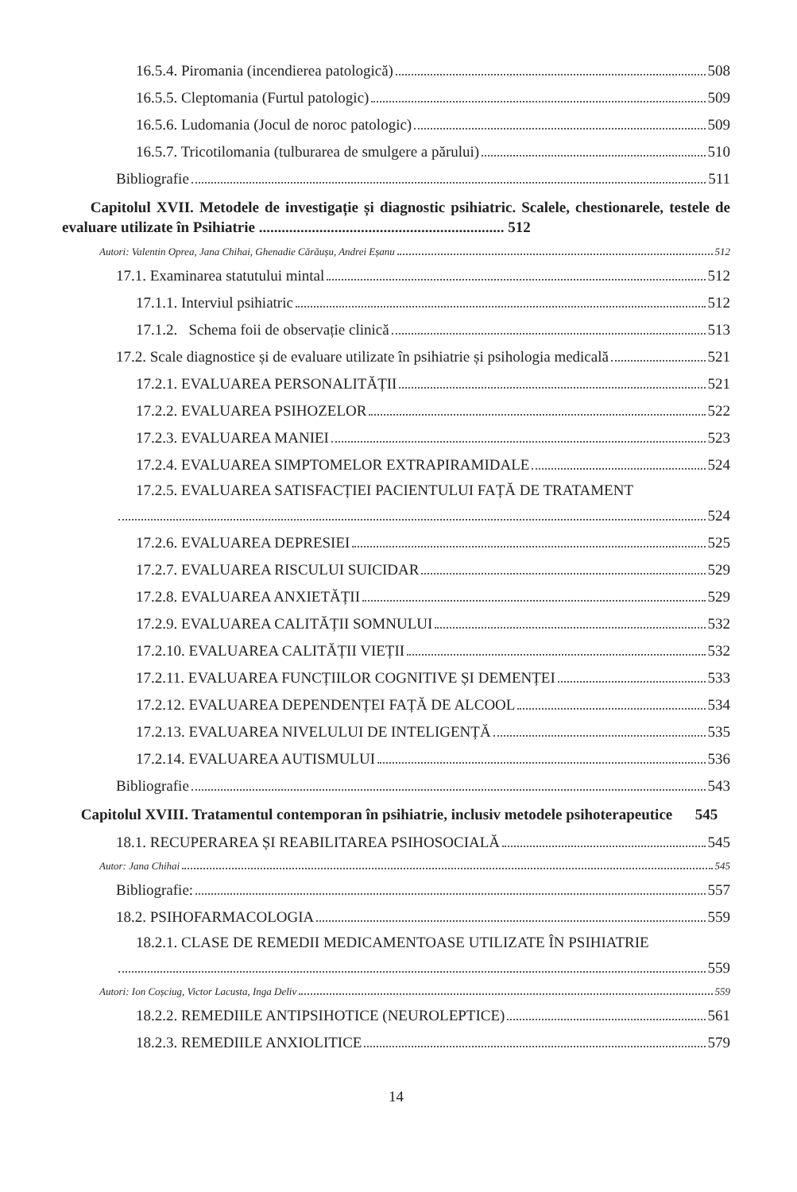16.5.4. Piromania (incendierea patologică) 508
16.5.5. Cleptomania (Furtul patologic) 509
16.5.6. Ludomania (Jocul de noroc patologic) 509
16.5.7. Tricotilomania (tulburarea de smulgere a părului) 510
Bibliografie 511
Capitolul XVII. Metodele de investigație și diagnostic psihiatric. Scalele, chestionarele, testele de evaluare utilizate în Psihiatrie ................................................................. 512
Autori: Valentin Oprea, Jana Chihai, Ghenadie Cărăușu, Andrei Eșanu 512
17.1. Examinarea statutului mintal 512
17.1.1. Interviul psihiatric 512
17.1.2. Schema foii de observație clinică 513
17.2. Scale diagnostice și de evaluare utilizate în psihiatrie și psihologia medicală 521
17.2.1. EVALUAREA PERSONALITĂȚII 521
17.2.2. EVALUAREA PSIHOZELOR 522
17.2.3. EVALUAREA MANIEI 523
17.2.4. EVALUAREA SIMPTOMELOR EXTRAPIRAMIDALE 524
17.2.5. EVALUAREA SATISFACȚIEI PACIENTULUI FAȚĂ DE TRATAMENT
524
17.2.6. EVALUAREA DEPRESIEI 525
17.2.7. EVALUAREA RISCULUI SUICIDAR 529
17.2.8. EVALUAREA ANXIETĂȚII 529
17.2.9. EVALUAREA CALITĂȚII SOMNULUI 532
17.2.10. EVALUAREA CALITĂȚII VIEȚII 532
17.2.11. EVALUAREA FUNCȚIILOR COGNITIVE ȘI DEMENȚEI 533
17.2.12. EVALUAREA DEPENDENȚEI FAȚĂ DE ALCOOL 534
17.2.13. EVALUAREA NIVELULUI DE INTELIGENȚĂ 535
17.2.14. EVALUAREA AUTISMULUI 536
Bibliografie 543
Capitolul XVIII. Tratamentul contemporan în psihiatrie, inclusiv metodele psihoterapeutice 545
18.1. RECUPERAREA ȘI REABILITAREA PSIHOSOCIALĂ 545
Autor: Jana Chihai 545
Bibliografie: 557
18.2. PSIHOFARMACOLOGIA 559
18.2.1. CLASE DE REMEDII MEDICAMENTOASE UTILIZATE ÎN PSIHIATRIE
559
Autori: Ion Coșciug, Victor Lacusta, Inga Deliv 559
18.2.2. REMEDIILE ANTIPSIHOTICE (NEUROLEPTICE) 561
18.2.3. REMEDIILE ANXIOLITICE 579
14